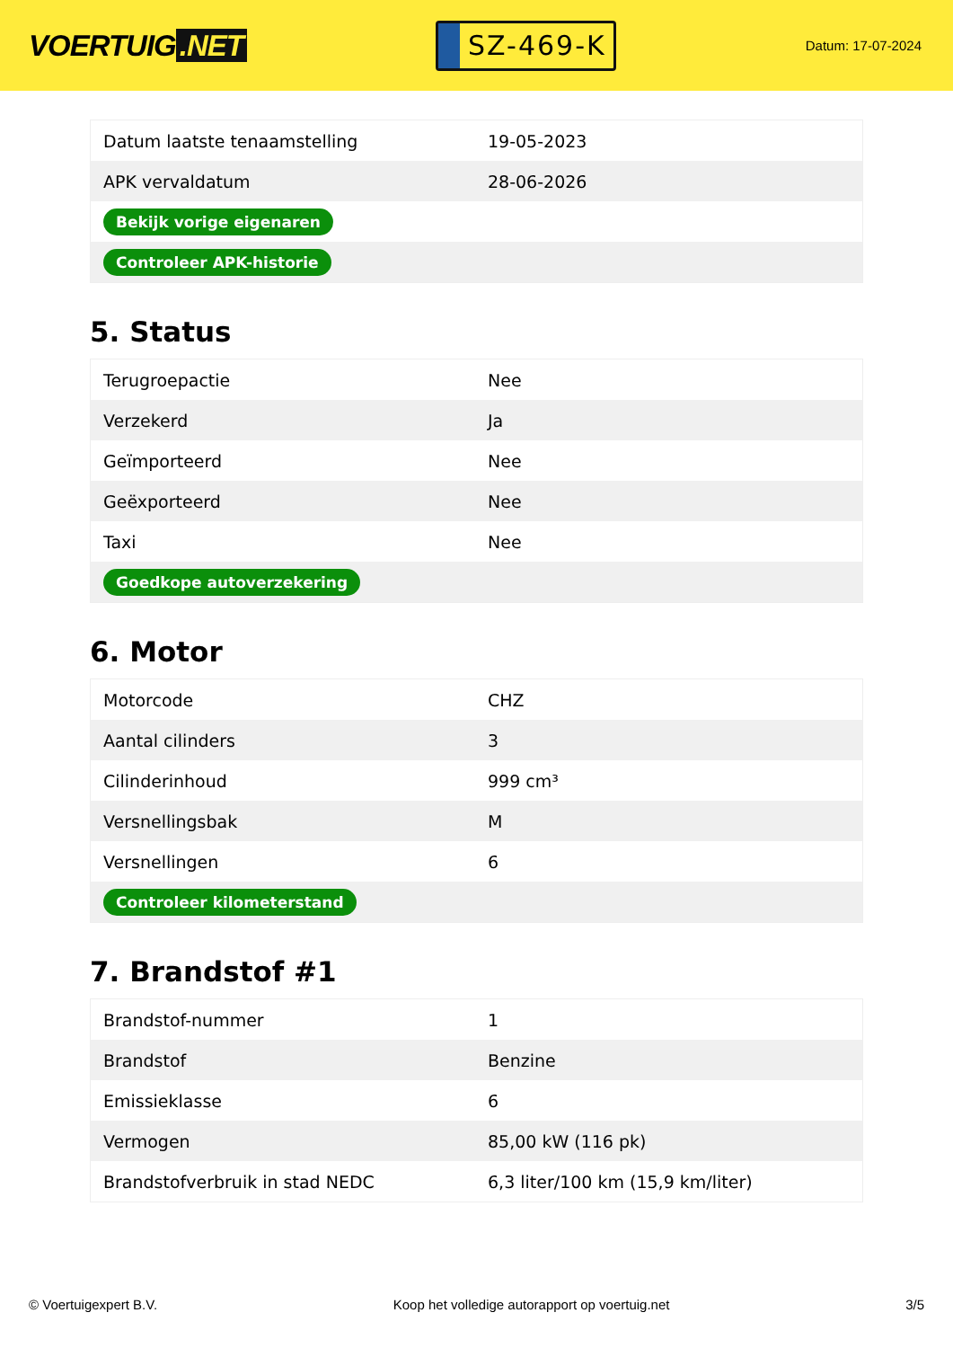VOERTUIG.NET
SZ-469-K
Datum: 17-07-2024
| Datum laatste tenaamstelling | 19-05-2023 |
| APK vervaldatum | 28-06-2026 |
| Bekijk vorige eigenaren | |
| Controleer APK-historie | |
5. Status
| Terugroepactie | Nee |
| Verzekerd | Ja |
| Geïmporteerd | Nee |
| Geëxporteerd | Nee |
| Taxi | Nee |
| Goedkope autoverzekering | |
6. Motor
| Motorcode | CHZ |
| Aantal cilinders | 3 |
| Cilinderinhoud | 999 cm³ |
| Versnellingsbak | M |
| Versnellingen | 6 |
| Controleer kilometerstand | |
7. Brandstof #1
| Brandstof-nummer | 1 |
| Brandstof | Benzine |
| Emissieklasse | 6 |
| Vermogen | 85,00 kW (116 pk) |
| Brandstofverbruik in stad NEDC | 6,3 liter/100 km (15,9 km/liter) |
© Voertuigexpert B.V. Koop het volledige autorapport op voertuig.net 3/5